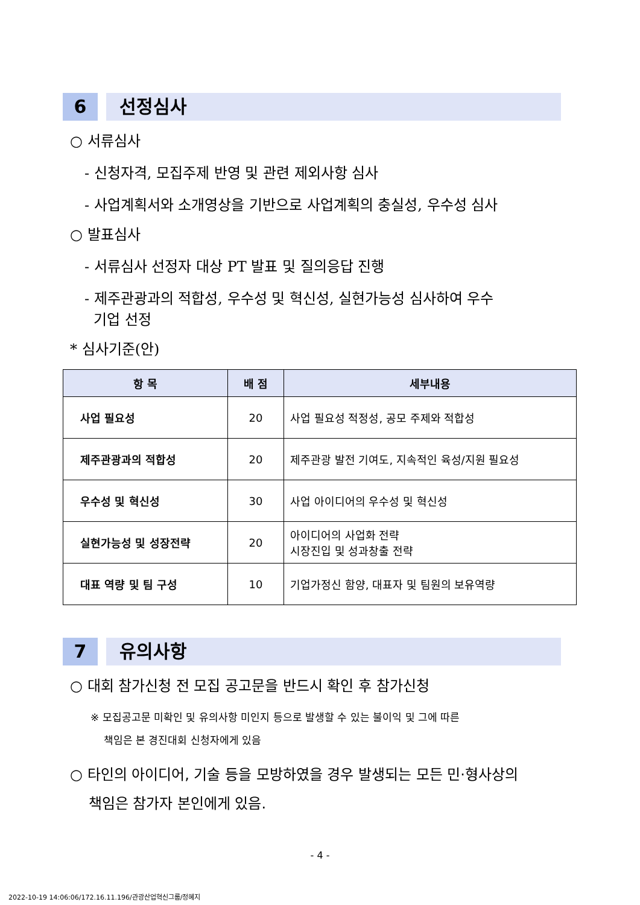6 선정심사
○ 서류심사
- 신청자격, 모집주제 반영 및 관련 제외사항 심사
- 사업계획서와 소개영상을 기반으로 사업계획의 충실성, 우수성 심사
○ 발표심사
- 서류심사 선정자 대상 PT 발표 및 질의응답 진행
- 제주관광과의 적합성, 우수성 및 혁신성, 실현가능성 심사하여 우수
기업 선정
* 심사기준(안)
| 항 목 | 배 점 | 세부내용 |
| --- | --- | --- |
| 사업 필요성 | 20 | 사업 필요성 적정성, 공모 주제와 적합성 |
| 제주관광과의 적합성 | 20 | 제주관광 발전 기여도, 지속적인 육성/지원 필요성 |
| 우수성 및 혁신성 | 30 | 사업 아이디어의 우수성 및 혁신성 |
| 실현가능성 및 성장전략 | 20 | 아이디어의 사업화 전략 시장진입 및 성과창출 전략 |
| 대표 역량 및 팀 구성 | 10 | 기업가정신 함양, 대표자 및 팀원의 보유역량 |
7 유의사항
○ 대회 참가신청 전 모집 공고문을 반드시 확인 후 참가신청
※ 모집공고문 미확인 및 유의사항 미인지 등으로 발생할 수 있는 불이익 및 그에 따른
책임은 본 경진대회 신청자에게 있음
○ 타인의 아이디어, 기술 등을 모방하였을 경우 발생되는 모든 민·형사상의
책임은 참가자 본인에게 있음.
- 4 -
2022-10-19 14:06:06/172.16.11.196/관광산업혁신그룹/정혜지